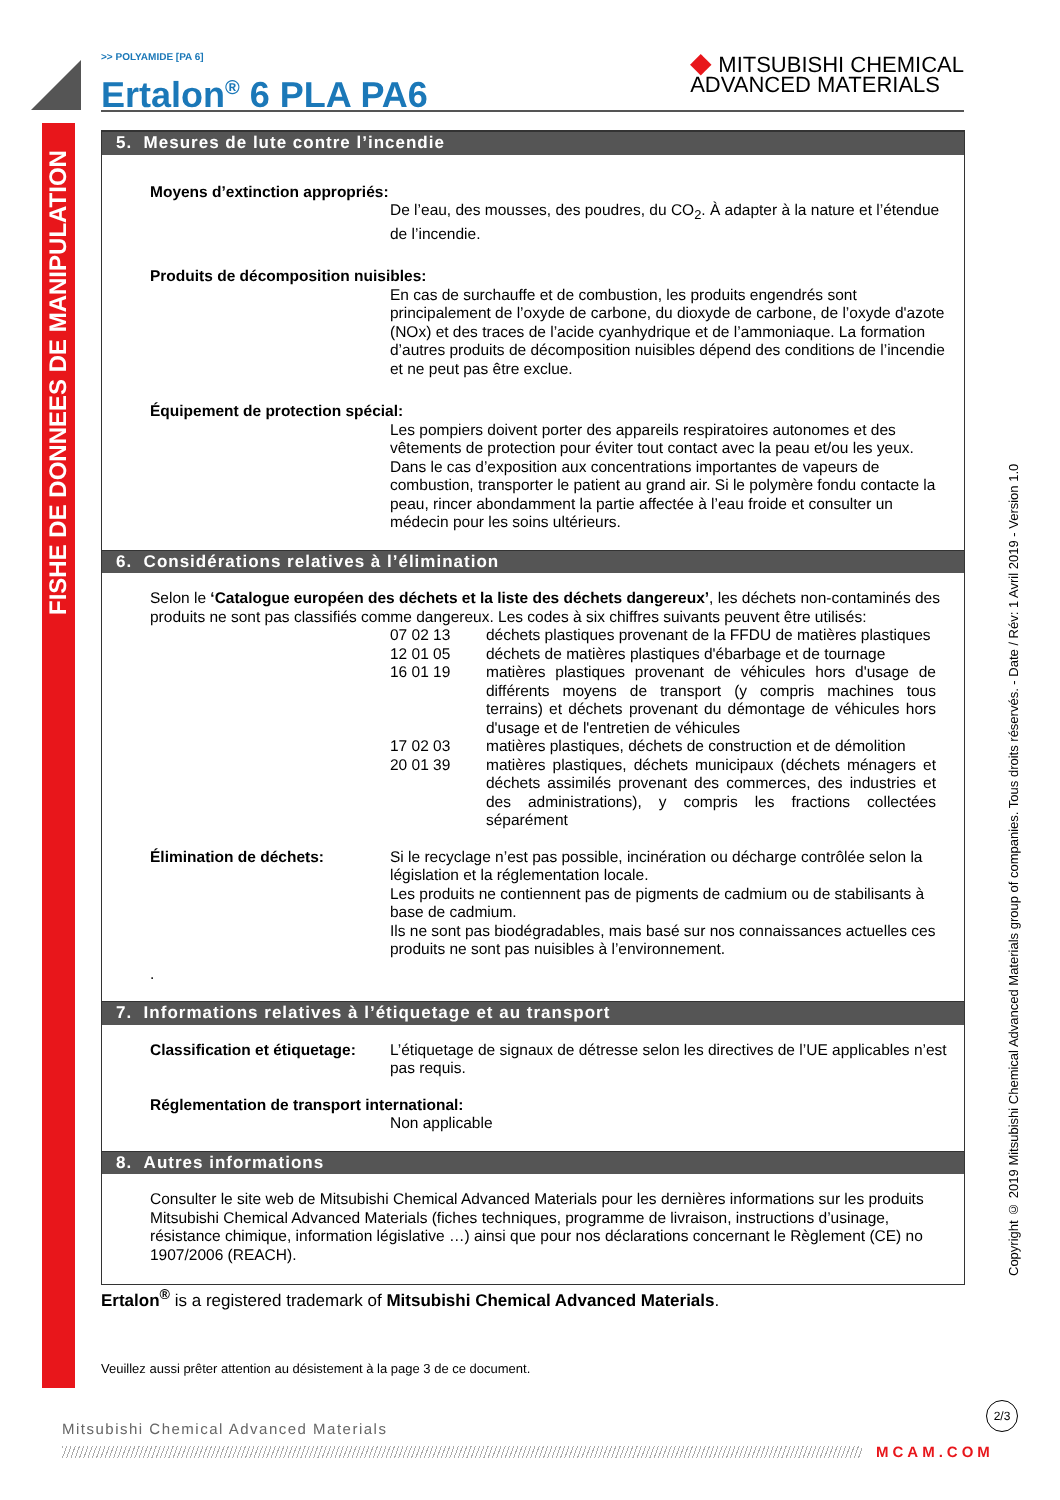FISHE DE DONNEES DE MANIPULATION
Copyright © 2019 Mitsubishi Chemical Advanced Materials group of companies. Tous droits réservés. - Date / Rév: 1 Avril 2019 - Version 1.0
>> POLYAMIDE [PA 6]
Ertalon<sup>®</sup> 6 PLA PA6
◆ MITSUBISHI CHEMICAL
ADVANCED MATERIALS
5. Mesures de lute contre l’incendie
Moyens d’extinction appropriés:
De l’eau, des mousses, des poudres, du CO<sub>2</sub>. À adapter à la nature et l’étendue de l’incendie.
Produits de décomposition nuisibles:
En cas de surchauffe et de combustion, les produits engendrés sont principalement de l’oxyde de carbone, du dioxyde de carbone, de l’oxyde d'azote (NOx) et des traces de l’acide cyanhydrique et de l’ammoniaque. La formation d’autres produits de décomposition nuisibles dépend des conditions de l’incendie et ne peut pas être exclue.
Équipement de protection spécial:
Les pompiers doivent porter des appareils respiratoires autonomes et des vêtements de protection pour éviter tout contact avec la peau et/ou les yeux. Dans le cas d’exposition aux concentrations importantes de vapeurs de combustion, transporter le patient au grand air. Si le polymère fondu contacte la peau, rincer abondamment la partie affectée à l’eau froide et consulter un médecin pour les soins ultérieurs.
6. Considérations relatives à l’élimination
Selon le ‘Catalogue européen des déchets et la liste des déchets dangereux’, les déchets non-contaminés des produits ne sont pas classifiés comme dangereux. Les codes à six chiffres suivants peuvent être utilisés:
07 02 13 déchets plastiques provenant de la FFDU de matières plastiques
12 01 05 déchets de matières plastiques d'ébarbage et de tournage
16 01 19 matières plastiques provenant de véhicules hors d'usage de différents moyens de transport (y compris machines tous terrains) et déchets provenant du démontage de véhicules hors d'usage et de l'entretien de véhicules
17 02 03 matières plastiques, déchets de construction et de démolition
20 01 39 matières plastiques, déchets municipaux (déchets ménagers et déchets assimilés provenant des commerces, des industries et des administrations), y compris les fractions collectées séparément
Élimination de déchets: Si le recyclage n’est pas possible, incinération ou décharge contrôlée selon la législation et la réglementation locale.
Les produits ne contiennent pas de pigments de cadmium ou de stabilisants à base de cadmium.
Ils ne sont pas biodégradables, mais basé sur nos connaissances actuelles ces produits ne sont pas nuisibles à l’environnement.
.
7. Informations relatives à l’étiquetage et au transport
Classification et étiquetage:
L’étiquetage de signaux de détresse selon les directives de l’UE applicables n’est pas requis.
Réglementation de transport international:
Non applicable
8. Autres informations
Consulter le site web de Mitsubishi Chemical Advanced Materials pour les dernières informations sur les produits Mitsubishi Chemical Advanced Materials (fiches techniques, programme de livraison, instructions d’usinage, résistance chimique, information législative …) ainsi que pour nos déclarations concernant le Règlement (CE) no 1907/2006 (REACH).
Ertalon<sup>®</sup> is a registered trademark of Mitsubishi Chemical Advanced Materials.
Veuillez aussi prêter attention au désistement à la page 3 de ce document.
2/3
Mitsubishi Chemical Advanced Materials
MCAM.COM